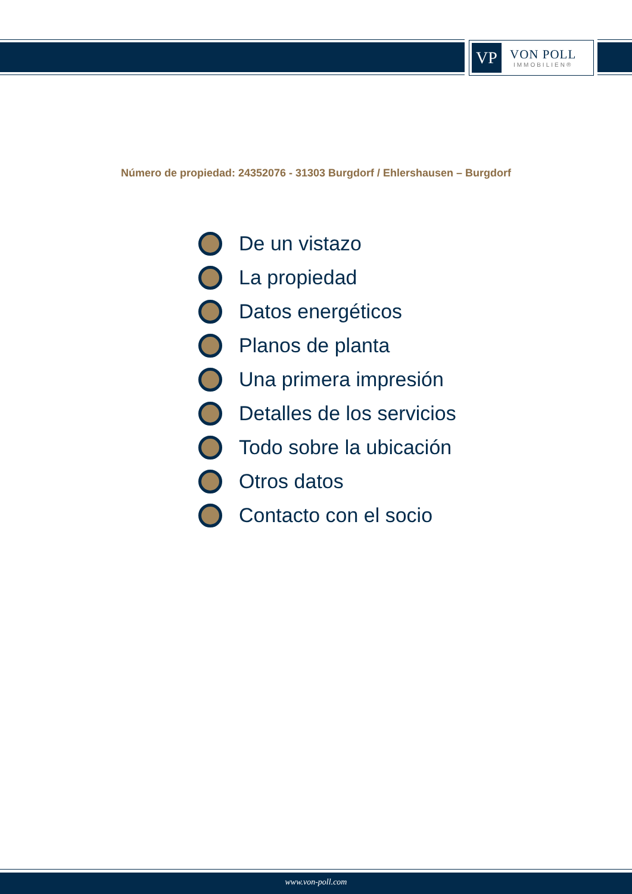VP
VON POLL
IMMOBILIEN®
Número de propiedad: 24352076 - 31303 Burgdorf / Ehlershausen – Burgdorf
De un vistazo
La propiedad
Datos energéticos
Planos de planta
Una primera impresión
Detalles de los servicios
Todo sobre la ubicación
Otros datos
Contacto con el socio
www.von-poll.com